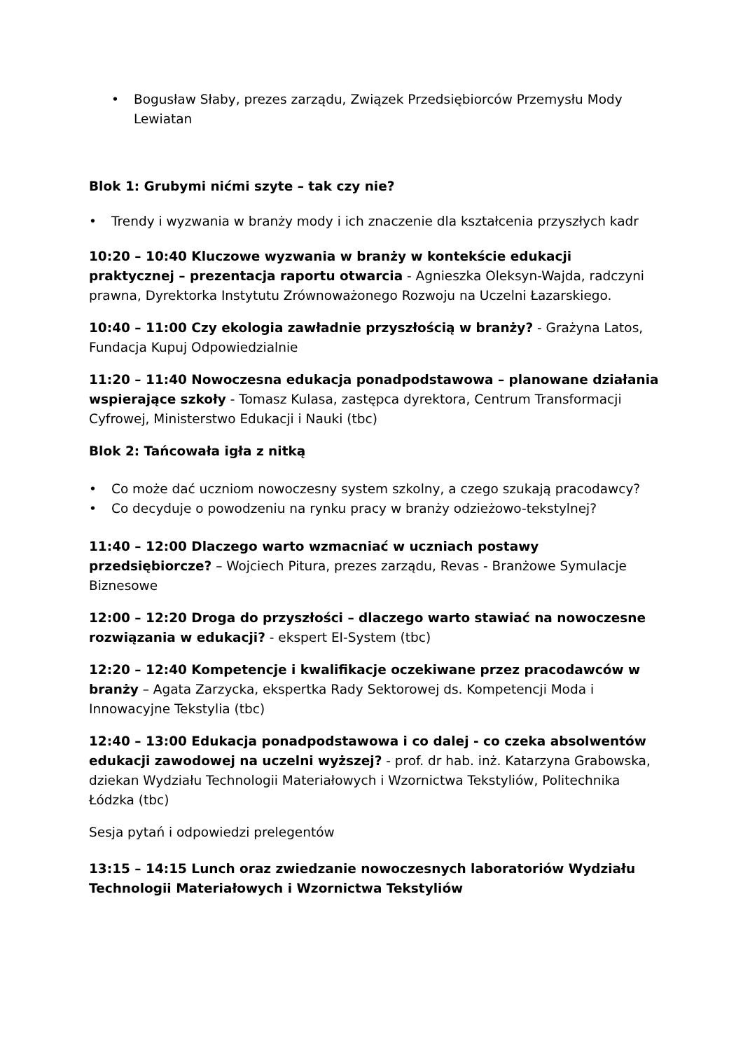• Bogusław Słaby, prezes zarządu, Związek Przedsiębiorców Przemysłu Mody Lewiatan
Blok 1: Grubymi nićmi szyte – tak czy nie?
• Trendy i wyzwania w branży mody i ich znaczenie dla kształcenia przyszłych kadr
10:20 – 10:40 Kluczowe wyzwania w branży w kontekście edukacji praktycznej – prezentacja raportu otwarcia - Agnieszka Oleksyn-Wajda, radczyni prawna, Dyrektorka Instytutu Zrównoważonego Rozwoju na Uczelni Łazarskiego.
10:40 – 11:00 Czy ekologia zawładnie przyszłością w branży? - Grażyna Latos, Fundacja Kupuj Odpowiedzialnie
11:20 – 11:40 Nowoczesna edukacja ponadpodstawowa – planowane działania wspierające szkoły - Tomasz Kulasa, zastępca dyrektora, Centrum Transformacji Cyfrowej, Ministerstwo Edukacji i Nauki (tbc)
Blok 2: Tańcowała igła z nitką
• Co może dać uczniom nowoczesny system szkolny, a czego szukają pracodawcy?
• Co decyduje o powodzeniu na rynku pracy w branży odzieżowo-tekstylnej?
11:40 – 12:00 Dlaczego warto wzmacniać w uczniach postawy przedsiębiorcze? – Wojciech Pitura, prezes zarządu, Revas - Branżowe Symulacje Biznesowe
12:00 – 12:20 Droga do przyszłości – dlaczego warto stawiać na nowoczesne rozwiązania w edukacji? - ekspert EI-System (tbc)
12:20 – 12:40 Kompetencje i kwalifikacje oczekiwane przez pracodawców w branży – Agata Zarzycka, ekspertka Rady Sektorowej ds. Kompetencji Moda i Innowacyjne Tekstylia (tbc)
12:40 – 13:00 Edukacja ponadpodstawowa i co dalej - co czeka absolwentów edukacji zawodowej na uczelni wyższej? - prof. dr hab. inż. Katarzyna Grabowska, dziekan Wydziału Technologii Materiałowych i Wzornictwa Tekstyliów, Politechnika Łódzka (tbc)
Sesja pytań i odpowiedzi prelegentów
13:15 – 14:15 Lunch oraz zwiedzanie nowoczesnych laboratoriów Wydziału Technologii Materiałowych i Wzornictwa Tekstyliów